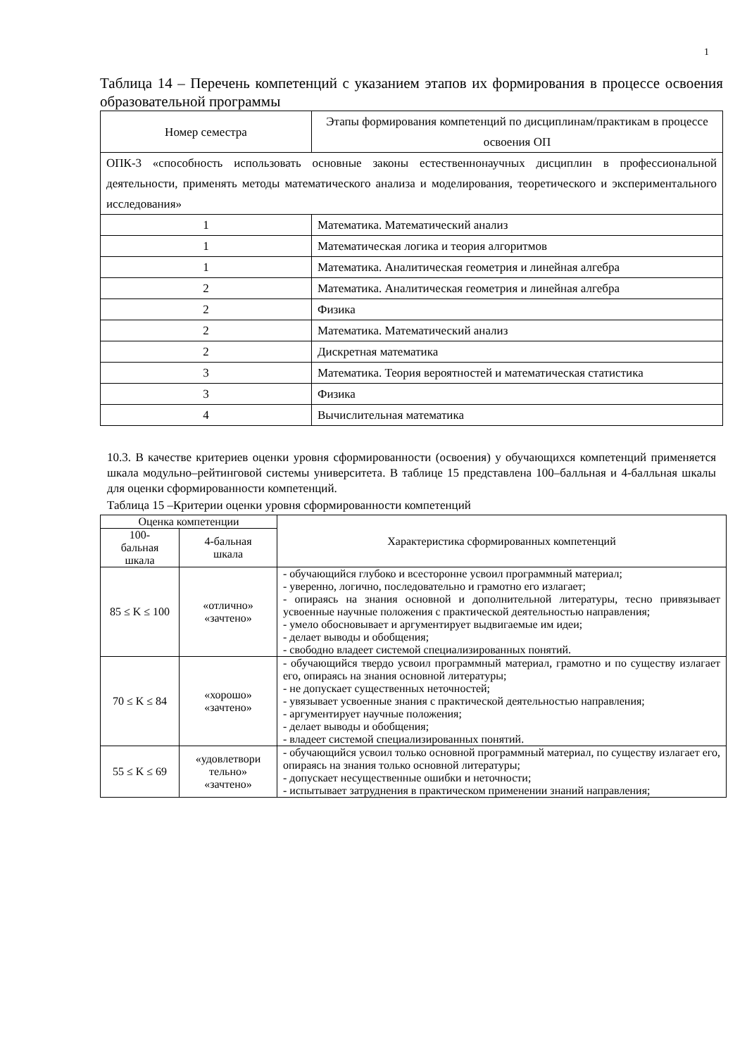1
Таблица 14 – Перечень компетенций с указанием этапов их формирования в процессе освоения образовательной программы
| Номер семестра | Этапы формирования компетенций по дисциплинам/практикам в процессе освоения ОП |
| ОПК-3 «способность использовать основные законы естественнонаучных дисциплин в профессиональной деятельности, применять методы математического анализа и моделирования, теоретического и экспериментального исследования» | |
| 1 | Математика. Математический анализ |
| 1 | Математическая логика и теория алгоритмов |
| 1 | Математика. Аналитическая геометрия и линейная алгебра |
| 2 | Математика. Аналитическая геометрия и линейная алгебра |
| 2 | Физика |
| 2 | Математика. Математический анализ |
| 2 | Дискретная математика |
| 3 | Математика. Теория вероятностей и математическая статистика |
| 3 | Физика |
| 4 | Вычислительная математика |
10.3. В качестве критериев оценки уровня сформированности (освоения) у обучающихся компетенций применяется шкала модульно–рейтинговой системы университета. В таблице 15 представлена 100–балльная и 4-балльная шкалы для оценки сформированности компетенций.
Таблица 15 –Критерии оценки уровня сформированности компетенций
| Оценка компетенции | | Характеристика сформированных компетенций |
| --- | --- | --- |
| 100- бальная шкала | 4-бальная шкала | |
| 85 ≤ K ≤ 100 | «отлично» «зачтено» | - обучающийся глубоко и всесторонне усвоил программный материал; - уверенно, логично, последовательно и грамотно его излагает; - опираясь на знания основной и дополнительной литературы, тесно привязывает усвоенные научные положения с практической деятельностью направления; - умело обосновывает и аргументирует выдвигаемые им идеи; - делает выводы и обобщения; - свободно владеет системой специализированных понятий. |
| 70 ≤ K ≤ 84 | «хорошо» «зачтено» | - обучающийся твердо усвоил программный материал, грамотно и по существу излагает его, опираясь на знания основной литературы; - не допускает существенных неточностей; - увязывает усвоенные знания с практической деятельностью направления; - аргументирует научные положения; - делает выводы и обобщения; - владеет системой специализированных понятий. |
| 55 ≤ K ≤ 69 | «удовлетвори тельно» «зачтено» | - обучающийся усвоил только основной программный материал, по существу излагает его, опираясь на знания только основной литературы; - допускает несущественные ошибки и неточности; - испытывает затруднения в практическом применении знаний направления; |